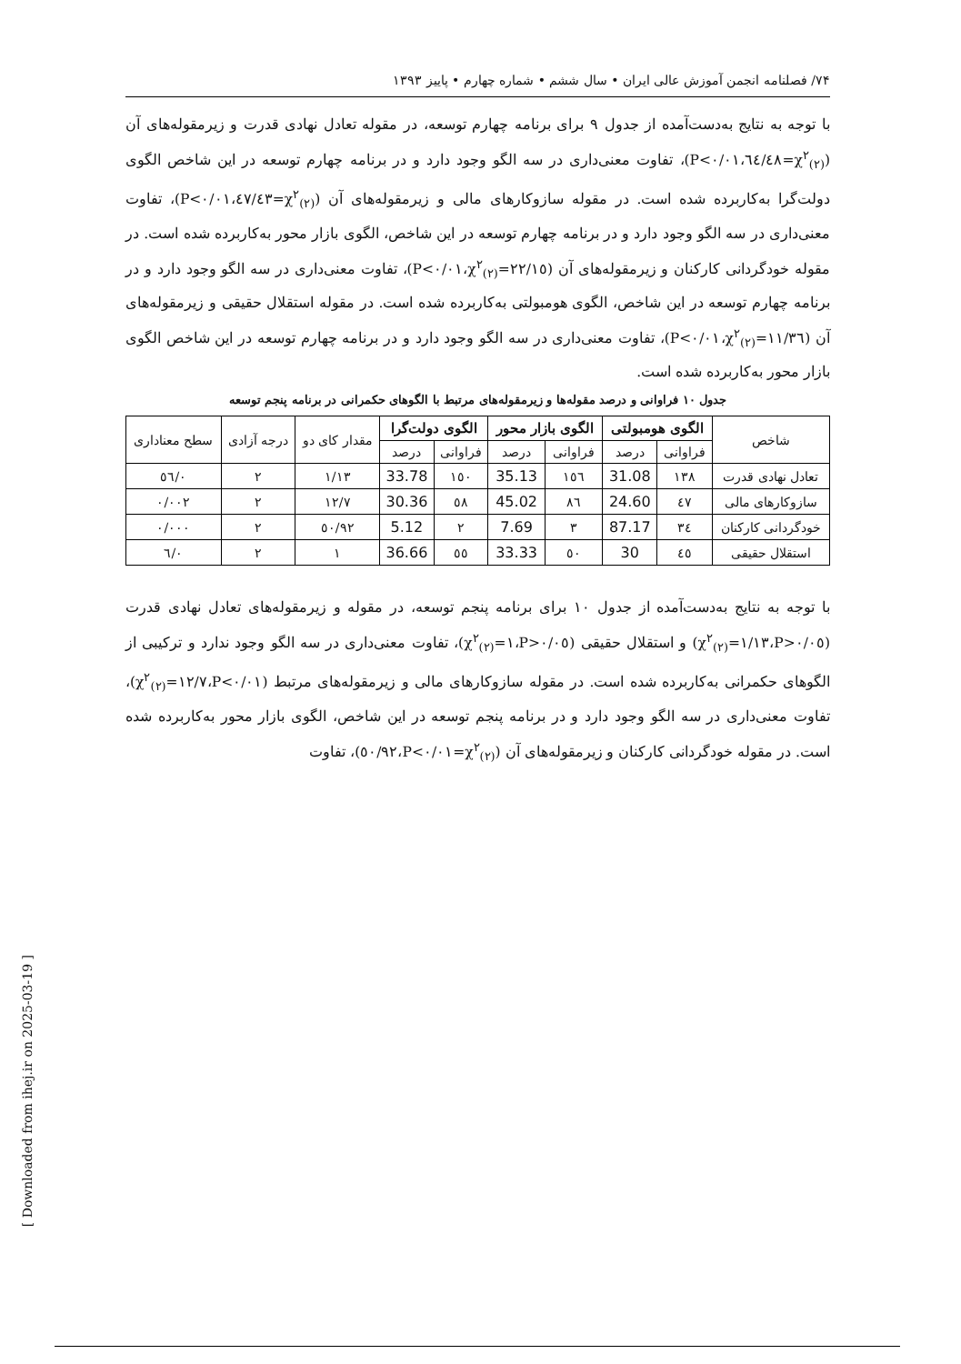۷۴/ فصلنامه انجمن آموزش عالی ایران • سال ششم • شماره چهارم • پاییز ۱۳۹۳
با توجه به نتایج به‌دست‌آمده از جدول ۹ برای برنامه چهارم توسعه، در مقوله تعادل نهادی قدرت و زیرمقوله‌های آن (χ<sup>۲</sup><sub>(۲)</sub>=٦٤/٤٨،P<۰/۰۱)، تفاوت معنی‌داری در سه الگو وجود دارد و در برنامه چهارم توسعه در این شاخص الگوی دولت‌گرا به‌کاربرده شده است. در مقوله سازوکارهای مالی و زیرمقوله‌های آن (χ<sup>۲</sup><sub>(۲)</sub>=٤٧/٤٣،P<۰/۰۱)، تفاوت معنی‌داری در سه الگو وجود دارد و در برنامه چهارم توسعه در این شاخص، الگوی بازار محور به‌کاربرده شده است. در مقوله خودگردانی کارکنان و زیرمقوله‌های آن (χ<sup>۲</sup><sub>(۲)</sub>=۲۲/۱٥،P<۰/۰۱)، تفاوت معنی‌داری در سه الگو وجود دارد و در برنامه چهارم توسعه در این شاخص، الگوی هومبولتی به‌کاربرده شده است. در مقوله استقلال حقیقی و زیرمقوله‌های آن (χ<sup>۲</sup><sub>(۲)</sub>=۱۱/۳٦،P<۰/۰۱)، تفاوت معنی‌داری در سه الگو وجود دارد و در برنامه چهارم توسعه در این شاخص الگوی بازار محور به‌کاربرده شده است.
جدول ۱۰ فراوانی و درصد مقوله‌ها و زیرمقوله‌های مرتبط با الگوهای حکمرانی در برنامه پنجم توسعه
| شاخص | الگوی هومبولتی | | الگوی بازار محور | | الگوی دولت‌گرا | | مقدار کای دو | درجه آزادی | سطح معناداری |
| --- | --- | --- | --- | --- | --- | --- | --- | --- | --- |
| | فراوانی | درصد | فراوانی | درصد | فراوانی | درصد | | | |
| تعادل نهادی قدرت | ۱۳۸ | 31.08 | ۱٥٦ | 35.13 | ۱٥۰ | 33.78 | ۱/۱۳ | ۲ | ۰/٥٦ |
| سازوکارهای مالی | ٤٧ | 24.60 | ۸٦ | 45.02 | ٥۸ | 30.36 | ۱۲/۷ | ۲ | ۰/۰۰۲ |
| خودگردانی کارکنان | ۳٤ | 87.17 | ۳ | 7.69 | ۲ | 5.12 | ٥۰/۹۲ | ۲ | ۰/۰۰۰ |
| استقلال حقیقی | ٤٥ | 30 | ٥۰ | 33.33 | ٥٥ | 36.66 | ۱ | ۲ | ۰/٦ |
با توجه به نتایج به‌دست‌آمده از جدول ۱۰ برای برنامه پنجم توسعه، در مقوله و زیرمقوله‌های تعادل نهادی قدرت (χ<sup>۲</sup><sub>(۲)</sub>=۱/۱۳،P>۰/۰٥) و استقلال حقیقی (χ<sup>۲</sup><sub>(۲)</sub>=۱،P>۰/۰٥)، تفاوت معنی‌داری در سه الگو وجود ندارد و ترکیبی از الگوهای حکمرانی به‌کاربرده شده است. در مقوله سازوکارهای مالی و زیرمقوله‌های مرتبط (χ<sup>۲</sup><sub>(۲)</sub>=۱۲/۷،P<۰/۰۱)، تفاوت معنی‌داری در سه الگو وجود دارد و در برنامه پنجم توسعه در این شاخص، الگوی بازار محور به‌کاربرده شده است. در مقوله خودگردانی کارکنان و زیرمقوله‌های آن (χ<sup>۲</sup><sub>(۲)</sub>=٥۰/۹۲،P<۰/۰۱)، تفاوت
[ Downloaded from ihej.ir on 2025-03-19 ]